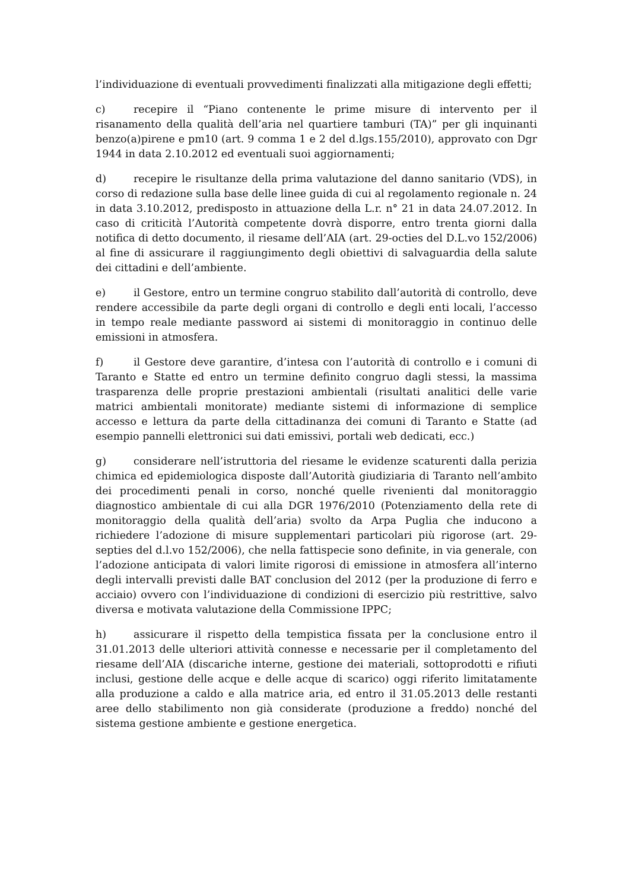l’individuazione di eventuali provvedimenti finalizzati alla mitigazione degli effetti;
c) recepire il “Piano contenente le prime misure di intervento per il risanamento della qualità dell’aria nel quartiere tamburi (TA)” per gli inquinanti benzo(a)pirene e pm10 (art. 9 comma 1 e 2 del d.lgs.155/2010), approvato con Dgr 1944 in data 2.10.2012 ed eventuali suoi aggiornamenti;
d) recepire le risultanze della prima valutazione del danno sanitario (VDS), in corso di redazione sulla base delle linee guida di cui al regolamento regionale n. 24 in data 3.10.2012, predisposto in attuazione della L.r. n° 21 in data 24.07.2012. In caso di criticità l’Autorità competente dovrà disporre, entro trenta giorni dalla notifica di detto documento, il riesame dell’AIA (art. 29-octies del D.L.vo 152/2006) al fine di assicurare il raggiungimento degli obiettivi di salvaguardia della salute dei cittadini e dell’ambiente.
e) il Gestore, entro un termine congruo stabilito dall’autorità di controllo, deve rendere accessibile da parte degli organi di controllo e degli enti locali, l’accesso in tempo reale mediante password ai sistemi di monitoraggio in continuo delle emissioni in atmosfera.
f) il Gestore deve garantire, d’intesa con l’autorità di controllo e i comuni di Taranto e Statte ed entro un termine definito congruo dagli stessi, la massima trasparenza delle proprie prestazioni ambientali (risultati analitici delle varie matrici ambientali monitorate) mediante sistemi di informazione di semplice accesso e lettura da parte della cittadinanza dei comuni di Taranto e Statte (ad esempio pannelli elettronici sui dati emissivi, portali web dedicati, ecc.)
g) considerare nell’istruttoria del riesame le evidenze scaturenti dalla perizia chimica ed epidemiologica disposte dall’Autorità giudiziaria di Taranto nell’ambito dei procedimenti penali in corso, nonché quelle rivenienti dal monitoraggio diagnostico ambientale di cui alla DGR 1976/2010 (Potenziamento della rete di monitoraggio della qualità dell’aria) svolto da Arpa Puglia che inducono a richiedere l’adozione di misure supplementari particolari più rigorose (art. 29-septies del d.l.vo 152/2006), che nella fattispecie sono definite, in via generale, con l’adozione anticipata di valori limite rigorosi di emissione in atmosfera all’interno degli intervalli previsti dalle BAT conclusion del 2012 (per la produzione di ferro e acciaio) ovvero con l’individuazione di condizioni di esercizio più restrittive, salvo diversa e motivata valutazione della Commissione IPPC;
h) assicurare il rispetto della tempistica fissata per la conclusione entro il 31.01.2013 delle ulteriori attività connesse e necessarie per il completamento del riesame dell’AIA (discariche interne, gestione dei materiali, sottoprodotti e rifiuti inclusi, gestione delle acque e delle acque di scarico) oggi riferito limitatamente alla produzione a caldo e alla matrice aria, ed entro il 31.05.2013 delle restanti aree dello stabilimento non già considerate (produzione a freddo) nonché del sistema gestione ambiente e gestione energetica.